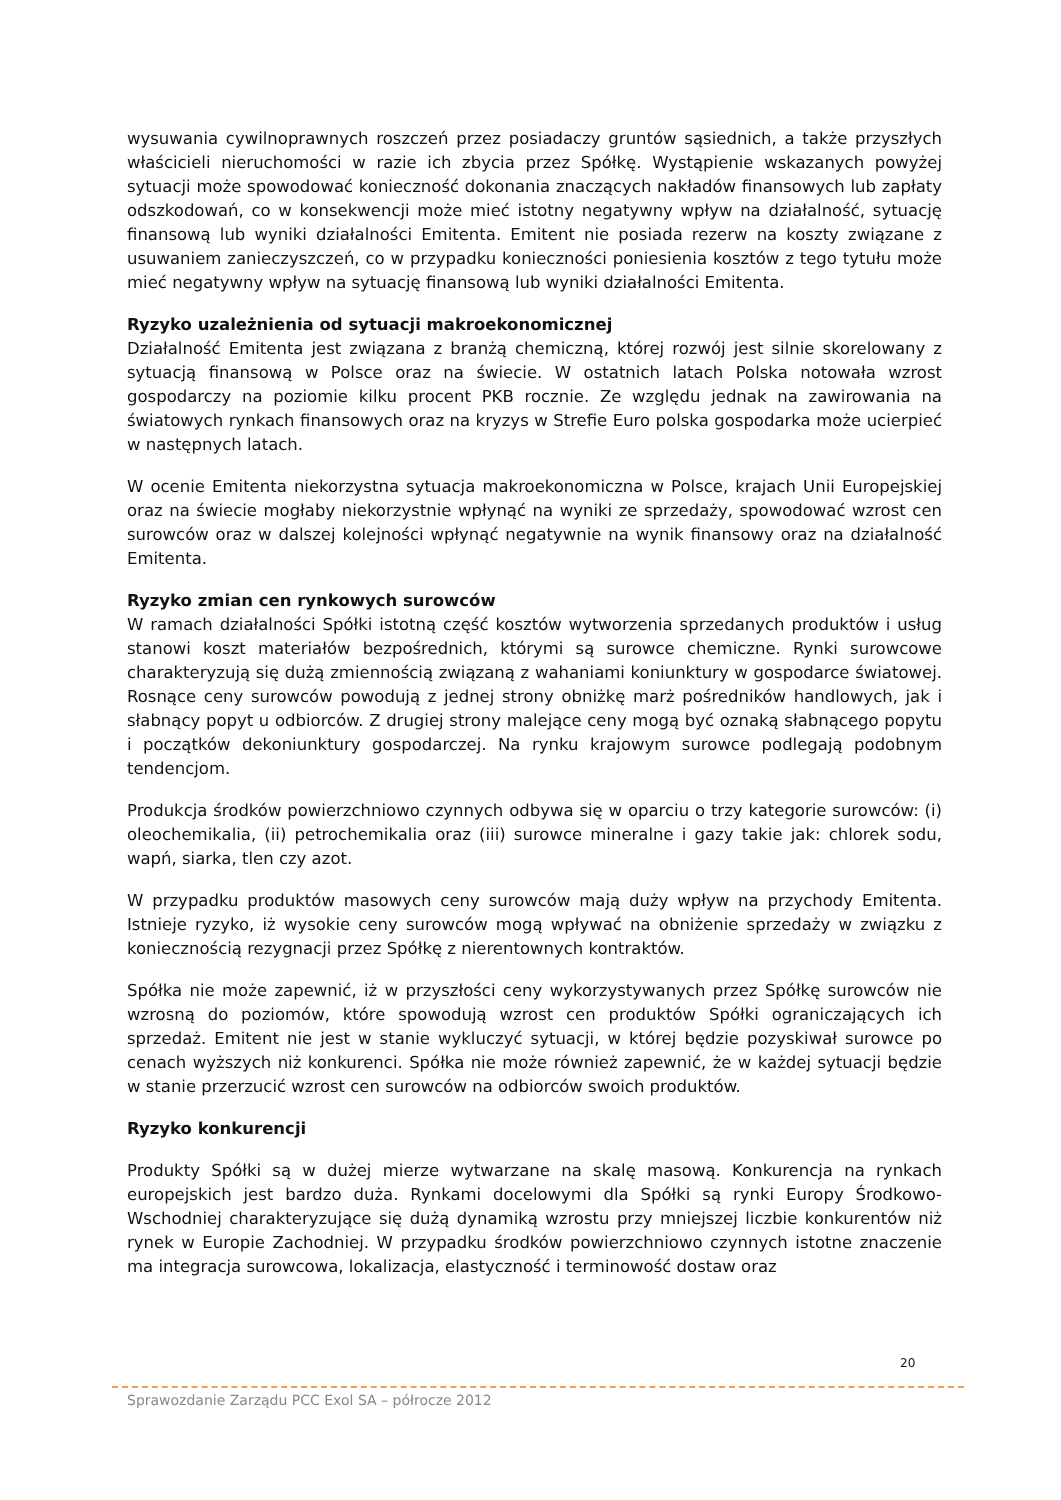wysuwania cywilnoprawnych roszczeń przez posiadaczy gruntów sąsiednich, a także przyszłych właścicieli nieruchomości w razie ich zbycia przez Spółkę. Wystąpienie wskazanych powyżej sytuacji może spowodować konieczność dokonania znaczących nakładów finansowych lub zapłaty odszkodowań, co w konsekwencji może mieć istotny negatywny wpływ na działalność, sytuację finansową lub wyniki działalności Emitenta. Emitent nie posiada rezerw na koszty związane z usuwaniem zanieczyszczeń, co w przypadku konieczności poniesienia kosztów z tego tytułu może mieć negatywny wpływ na sytuację finansową lub wyniki działalności Emitenta.
Ryzyko uzależnienia od sytuacji makroekonomicznej
Działalność Emitenta jest związana z branżą chemiczną, której rozwój jest silnie skorelowany z sytuacją finansową w Polsce oraz na świecie. W ostatnich latach Polska notowała wzrost gospodarczy na poziomie kilku procent PKB rocznie. Ze względu jednak na zawirowania na światowych rynkach finansowych oraz na kryzys w Strefie Euro polska gospodarka może ucierpieć w następnych latach.
W ocenie Emitenta niekorzystna sytuacja makroekonomiczna w Polsce, krajach Unii Europejskiej oraz na świecie mogłaby niekorzystnie wpłynąć na wyniki ze sprzedaży, spowodować wzrost cen surowców oraz w dalszej kolejności wpłynąć negatywnie na wynik finansowy oraz na działalność Emitenta.
Ryzyko zmian cen rynkowych surowców
W ramach działalności Spółki istotną część kosztów wytworzenia sprzedanych produktów i usług stanowi koszt materiałów bezpośrednich, którymi są surowce chemiczne. Rynki surowcowe charakteryzują się dużą zmiennością związaną z wahaniami koniunktury w gospodarce światowej. Rosnące ceny surowców powodują z jednej strony obniżkę marż pośredników handlowych, jak i słabnący popyt u odbiorców. Z drugiej strony malejące ceny mogą być oznaką słabnącego popytu i początków dekoniunktury gospodarczej. Na rynku krajowym surowce podlegają podobnym tendencjom.
Produkcja środków powierzchniowo czynnych odbywa się w oparciu o trzy kategorie surowców: (i) oleochemikalia, (ii) petrochemikalia oraz (iii) surowce mineralne i gazy takie jak: chlorek sodu, wapń, siarka, tlen czy azot.
W przypadku produktów masowych ceny surowców mają duży wpływ na przychody Emitenta. Istnieje ryzyko, iż wysokie ceny surowców mogą wpływać na obniżenie sprzedaży w związku z koniecznością rezygnacji przez Spółkę z nierentownych kontraktów.
Spółka nie może zapewnić, iż w przyszłości ceny wykorzystywanych przez Spółkę surowców nie wzrosną do poziomów, które spowodują wzrost cen produktów Spółki ograniczających ich sprzedaż. Emitent nie jest w stanie wykluczyć sytuacji, w której będzie pozyskiwał surowce po cenach wyższych niż konkurenci. Spółka nie może również zapewnić, że w każdej sytuacji będzie w stanie przerzucić wzrost cen surowców na odbiorców swoich produktów.
Ryzyko konkurencji
Produkty Spółki są w dużej mierze wytwarzane na skalę masową. Konkurencja na rynkach europejskich jest bardzo duża. Rynkami docelowymi dla Spółki są rynki Europy Środkowo-Wschodniej charakteryzujące się dużą dynamiką wzrostu przy mniejszej liczbie konkurentów niż rynek w Europie Zachodniej. W przypadku środków powierzchniowo czynnych istotne znaczenie ma integracja surowcowa, lokalizacja, elastyczność i terminowość dostaw oraz
20
Sprawozdanie Zarządu PCC Exol SA – półrocze 2012